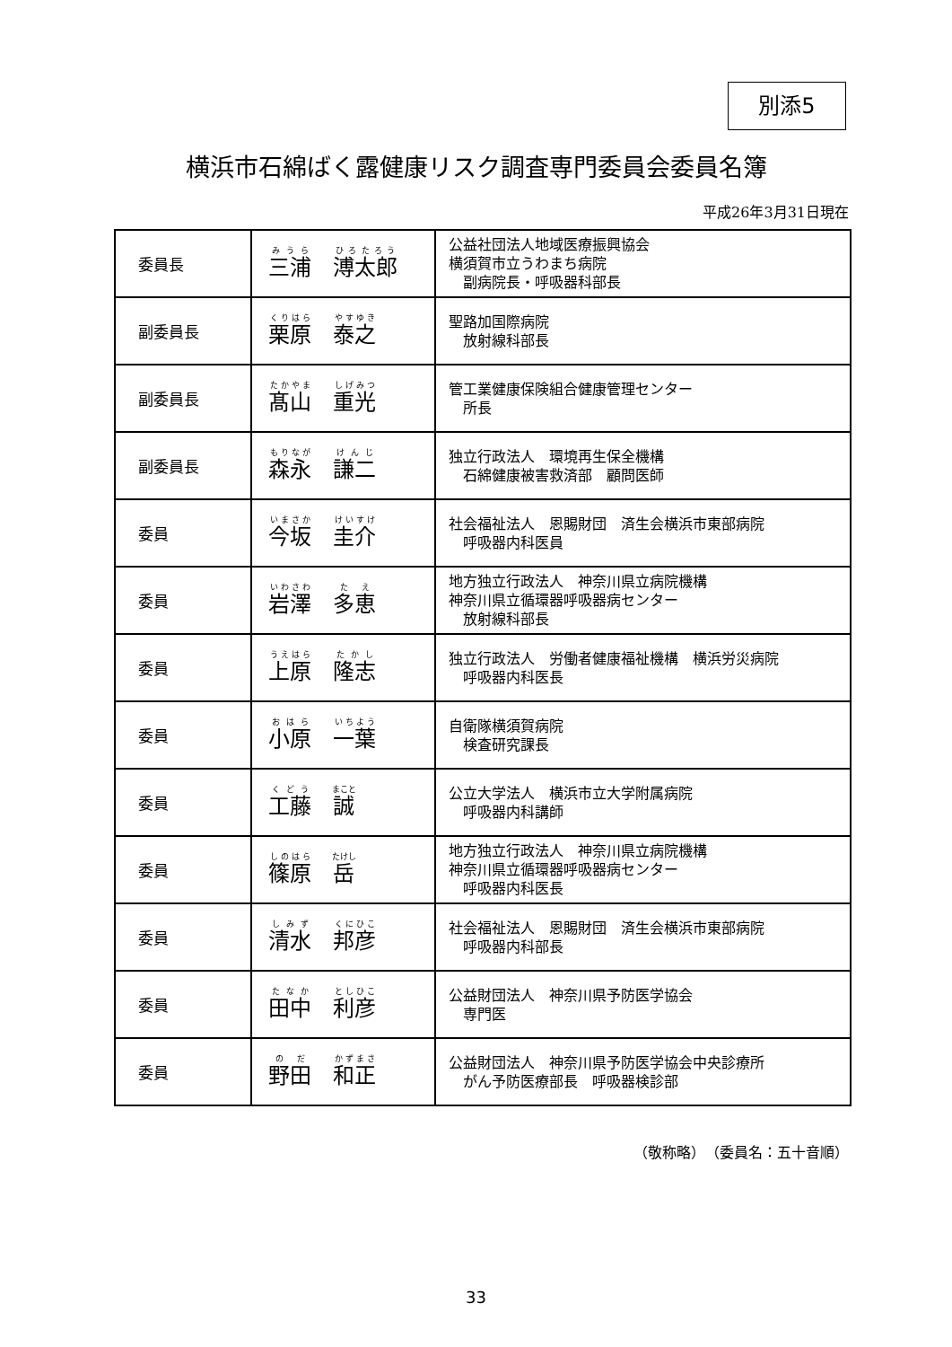別添5
横浜市石綿ばく露健康リスク調査専門委員会委員名簿
平成26年3月31日現在
| 委員長 | 三浦 溥太郎 | 公益社団法人地域医療振興協会 横須賀市立うわまち病院 副病院長・呼吸器科部長 |
| 副委員長 | 栗原 泰之 | 聖路加国際病院 放射線科部長 |
| 副委員長 | 髙山 重光 | 管工業健康保険組合健康管理センター 所長 |
| 副委員長 | 森永 謙二 | 独立行政法人 環境再生保全機構 石綿健康被害救済部 顧問医師 |
| 委員 | 今坂 圭介 | 社会福祉法人 恩賜財団 済生会横浜市東部病院 呼吸器内科医員 |
| 委員 | 岩澤 多恵 | 地方独立行政法人 神奈川県立病院機構 神奈川県立循環器呼吸器病センター 放射線科部長 |
| 委員 | 上原 隆志 | 独立行政法人 労働者健康福祉機構 横浜労災病院 呼吸器内科医長 |
| 委員 | 小原 一葉 | 自衛隊横須賀病院 検査研究課長 |
| 委員 | 工藤 誠 | 公立大学法人 横浜市立大学附属病院 呼吸器内科講師 |
| 委員 | 篠原 岳 | 地方独立行政法人 神奈川県立病院機構 神奈川県立循環器呼吸器病センター 呼吸器内科医長 |
| 委員 | 清水 邦彦 | 社会福祉法人 恩賜財団 済生会横浜市東部病院 呼吸器内科部長 |
| 委員 | 田中 利彦 | 公益財団法人 神奈川県予防医学協会 専門医 |
| 委員 | 野田 和正 | 公益財団法人 神奈川県予防医学協会中央診療所 がん予防医療部長 呼吸器検診部 |
（敬称略）　（委員名：五十音順）
33